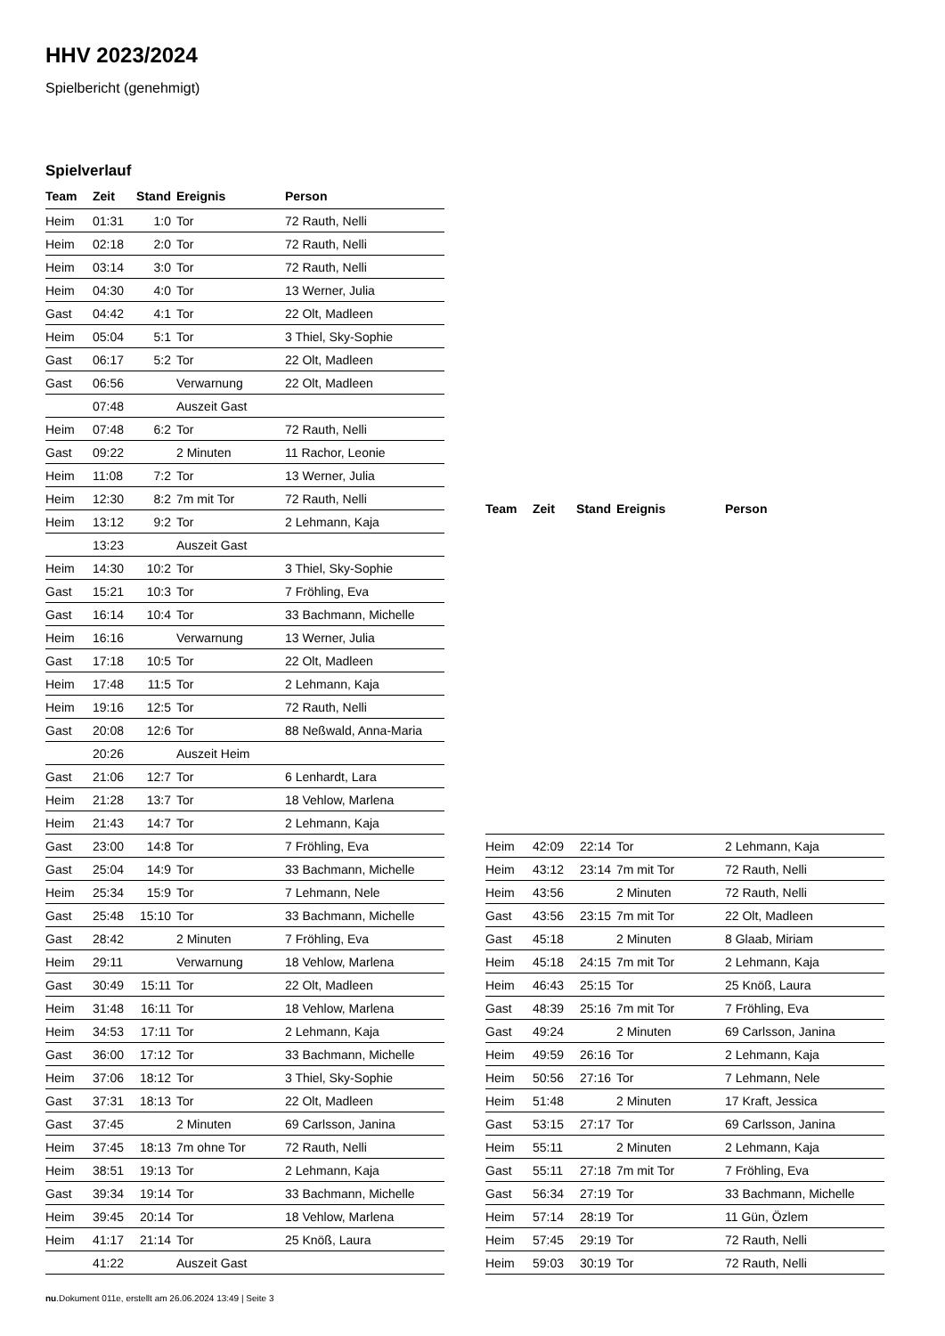HHV 2023/2024
Spielbericht (genehmigt)
Spielverlauf
| Team | Zeit | Stand | Ereignis | Person |
| --- | --- | --- | --- | --- |
| Heim | 01:31 | 1:0 | Tor | 72 Rauth, Nelli |
| Heim | 02:18 | 2:0 | Tor | 72 Rauth, Nelli |
| Heim | 03:14 | 3:0 | Tor | 72 Rauth, Nelli |
| Heim | 04:30 | 4:0 | Tor | 13 Werner, Julia |
| Gast | 04:42 | 4:1 | Tor | 22 Olt, Madleen |
| Heim | 05:04 | 5:1 | Tor | 3 Thiel, Sky-Sophie |
| Gast | 06:17 | 5:2 | Tor | 22 Olt, Madleen |
| Gast | 06:56 | | Verwarnung | 22 Olt, Madleen |
| | 07:48 | | Auszeit Gast | |
| Heim | 07:48 | 6:2 | Tor | 72 Rauth, Nelli |
| Gast | 09:22 | | 2 Minuten | 11 Rachor, Leonie |
| Heim | 11:08 | 7:2 | Tor | 13 Werner, Julia |
| Heim | 12:30 | 8:2 | 7m mit Tor | 72 Rauth, Nelli |
| Heim | 13:12 | 9:2 | Tor | 2 Lehmann, Kaja |
| | 13:23 | | Auszeit Gast | |
| Heim | 14:30 | 10:2 | Tor | 3 Thiel, Sky-Sophie |
| Gast | 15:21 | 10:3 | Tor | 7 Fröhling, Eva |
| Gast | 16:14 | 10:4 | Tor | 33 Bachmann, Michelle |
| Heim | 16:16 | | Verwarnung | 13 Werner, Julia |
| Gast | 17:18 | 10:5 | Tor | 22 Olt, Madleen |
| Heim | 17:48 | 11:5 | Tor | 2 Lehmann, Kaja |
| Heim | 19:16 | 12:5 | Tor | 72 Rauth, Nelli |
| Gast | 20:08 | 12:6 | Tor | 88 Neßwald, Anna-Maria |
| | 20:26 | | Auszeit Heim | |
| Gast | 21:06 | 12:7 | Tor | 6 Lenhardt, Lara |
| Heim | 21:28 | 13:7 | Tor | 18 Vehlow, Marlena |
| Heim | 21:43 | 14:7 | Tor | 2 Lehmann, Kaja |
| Gast | 23:00 | 14:8 | Tor | 7 Fröhling, Eva |
| Gast | 25:04 | 14:9 | Tor | 33 Bachmann, Michelle |
| Heim | 25:34 | 15:9 | Tor | 7 Lehmann, Nele |
| Gast | 25:48 | 15:10 | Tor | 33 Bachmann, Michelle |
| Gast | 28:42 | | 2 Minuten | 7 Fröhling, Eva |
| Heim | 29:11 | | Verwarnung | 18 Vehlow, Marlena |
| Gast | 30:49 | 15:11 | Tor | 22 Olt, Madleen |
| Heim | 31:48 | 16:11 | Tor | 18 Vehlow, Marlena |
| Heim | 34:53 | 17:11 | Tor | 2 Lehmann, Kaja |
| Gast | 36:00 | 17:12 | Tor | 33 Bachmann, Michelle |
| Heim | 37:06 | 18:12 | Tor | 3 Thiel, Sky-Sophie |
| Gast | 37:31 | 18:13 | Tor | 22 Olt, Madleen |
| Gast | 37:45 | | 2 Minuten | 69 Carlsson, Janina |
| Heim | 37:45 | 18:13 | 7m ohne Tor | 72 Rauth, Nelli |
| Heim | 38:51 | 19:13 | Tor | 2 Lehmann, Kaja |
| Gast | 39:34 | 19:14 | Tor | 33 Bachmann, Michelle |
| Heim | 39:45 | 20:14 | Tor | 18 Vehlow, Marlena |
| Heim | 41:17 | 21:14 | Tor | 25 Knöß, Laura |
| | 41:22 | | Auszeit Gast | |
| Team | Zeit | Stand | Ereignis | Person |
| --- | --- | --- | --- | --- |
| Heim | 42:09 | 22:14 | Tor | 2 Lehmann, Kaja |
| Heim | 43:12 | 23:14 | 7m mit Tor | 72 Rauth, Nelli |
| Heim | 43:56 | | 2 Minuten | 72 Rauth, Nelli |
| Gast | 43:56 | 23:15 | 7m mit Tor | 22 Olt, Madleen |
| Gast | 45:18 | | 2 Minuten | 8 Glaab, Miriam |
| Heim | 45:18 | 24:15 | 7m mit Tor | 2 Lehmann, Kaja |
| Heim | 46:43 | 25:15 | Tor | 25 Knöß, Laura |
| Gast | 48:39 | 25:16 | 7m mit Tor | 7 Fröhling, Eva |
| Gast | 49:24 | | 2 Minuten | 69 Carlsson, Janina |
| Heim | 49:59 | 26:16 | Tor | 2 Lehmann, Kaja |
| Heim | 50:56 | 27:16 | Tor | 7 Lehmann, Nele |
| Heim | 51:48 | | 2 Minuten | 17 Kraft, Jessica |
| Gast | 53:15 | 27:17 | Tor | 69 Carlsson, Janina |
| Heim | 55:11 | | 2 Minuten | 2 Lehmann, Kaja |
| Gast | 55:11 | 27:18 | 7m mit Tor | 7 Fröhling, Eva |
| Gast | 56:34 | 27:19 | Tor | 33 Bachmann, Michelle |
| Heim | 57:14 | 28:19 | Tor | 11 Gün, Özlem |
| Heim | 57:45 | 29:19 | Tor | 72 Rauth, Nelli |
| Heim | 59:03 | 30:19 | Tor | 72 Rauth, Nelli |
nu.Dokument 011e, erstellt am 26.06.2024 13:49 | Seite 3